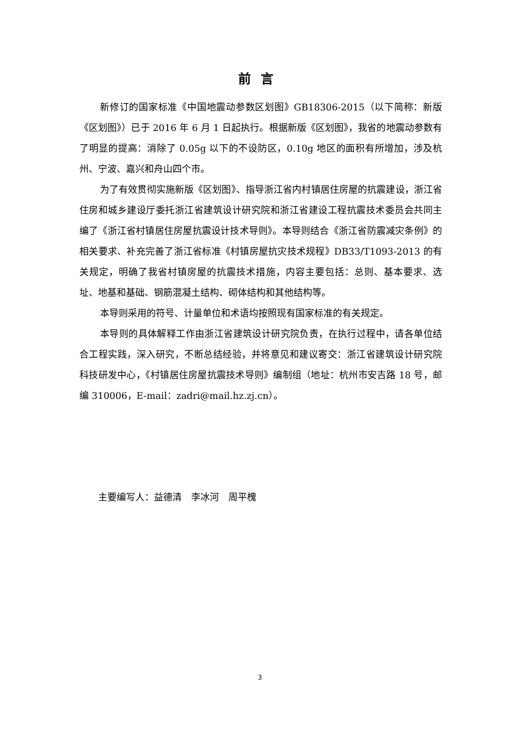前言
新修订的国家标准《中国地震动参数区划图》GB18306-2015（以下简称：新版《区划图》）已于 2016 年 6 月 1 日起执行。根据新版《区划图》，我省的地震动参数有了明显的提高：消除了 0.05g 以下的不设防区，0.10g 地区的面积有所增加，涉及杭州、宁波、嘉兴和舟山四个市。
为了有效贯彻实施新版《区划图》、指导浙江省内村镇居住房屋的抗震建设，浙江省住房和城乡建设厅委托浙江省建筑设计研究院和浙江省建设工程抗震技术委员会共同主编了《浙江省村镇居住房屋抗震设计技术导则》。本导则结合《浙江省防震减灾条例》的相关要求、补充完善了浙江省标准《村镇房屋抗灾技术规程》DB33/T1093-2013 的有关规定，明确了我省村镇房屋的抗震技术措施，内容主要包括：总则、基本要求、选址、地基和基础、钢筋混凝土结构、砌体结构和其他结构等。
本导则采用的符号、计量单位和术语均按照现有国家标准的有关规定。
本导则的具体解释工作由浙江省建筑设计研究院负责，在执行过程中，请各单位结合工程实践，深入研究，不断总结经验，并将意见和建议寄交：浙江省建筑设计研究院科技研发中心，《村镇居住房屋抗震技术导则》编制组（地址：杭州市安吉路 18 号，邮编 310006，E-mail：zadri@mail.hz.zj.cn）。
主要编写人：益德清　李冰河　周平槐
3